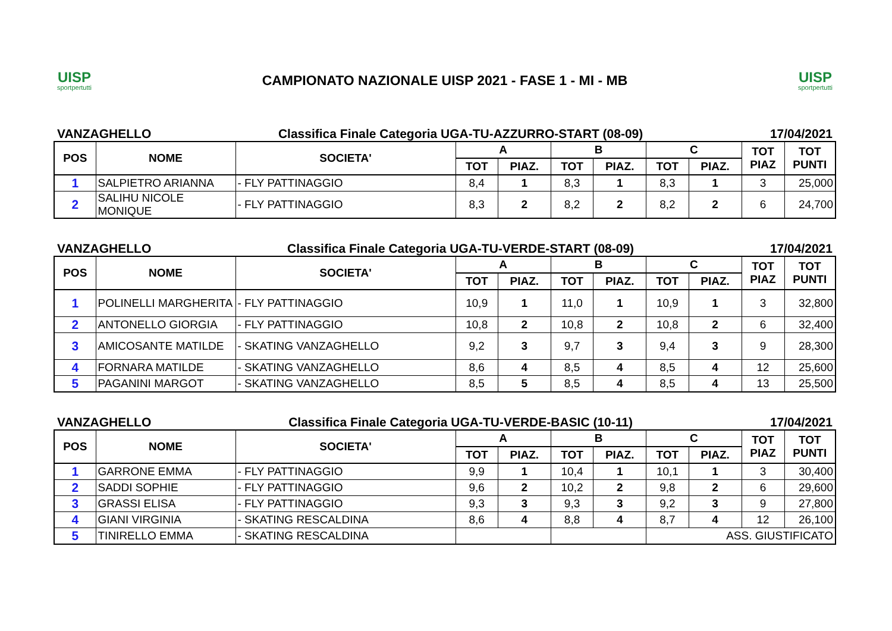UISP
sportpertutti
CAMPIONATO NAZIONALE UISP 2021 - FASE 1 - MI - MB
UISP
sportpertutti
VANZAGHELLO Classifica Finale Categoria UGA-TU-AZZURRO-START (08-09) 17/04/2021
| POS | NOME | SOCIETA' | A | | B | | C | | TOT PIAZ | TOT PUNTI |
| --- | --- | --- | --- | --- | --- | --- | --- | --- | --- | --- |
| | | | TOT | PIAZ. | TOT | PIAZ. | TOT | PIAZ. | | |
| 1 | SALPIETRO ARIANNA | - FLY PATTINAGGIO | 8,4 | 1 | 8,3 | 1 | 8,3 | 1 | 3 | 25,000 |
| 2 | SALIHU NICOLE MONIQUE | - FLY PATTINAGGIO | 8,3 | 2 | 8,2 | 2 | 8,2 | 2 | 6 | 24,700 |
VANZAGHELLO Classifica Finale Categoria UGA-TU-VERDE-START (08-09) 17/04/2021
| POS | NOME | SOCIETA' | A | | B | | C | | TOT PIAZ | TOT PUNTI |
| --- | --- | --- | --- | --- | --- | --- | --- | --- | --- | --- |
| | | | TOT | PIAZ. | TOT | PIAZ. | TOT | PIAZ. | | |
| 1 | POLINELLI MARGHERITA | - FLY PATTINAGGIO | 10,9 | 1 | 11,0 | 1 | 10,9 | 1 | 3 | 32,800 |
| 2 | ANTONELLO GIORGIA | - FLY PATTINAGGIO | 10,8 | 2 | 10,8 | 2 | 10,8 | 2 | 6 | 32,400 |
| 3 | AMICOSANTE MATILDE | - SKATING VANZAGHELLO | 9,2 | 3 | 9,7 | 3 | 9,4 | 3 | 9 | 28,300 |
| 4 | FORNARA MATILDE | - SKATING VANZAGHELLO | 8,6 | 4 | 8,5 | 4 | 8,5 | 4 | 12 | 25,600 |
| 5 | PAGANINI MARGOT | - SKATING VANZAGHELLO | 8,5 | 5 | 8,5 | 4 | 8,5 | 4 | 13 | 25,500 |
VANZAGHELLO Classifica Finale Categoria UGA-TU-VERDE-BASIC (10-11) 17/04/2021
| POS | NOME | SOCIETA' | A | | B | | C | | TOT PIAZ | TOT PUNTI |
| --- | --- | --- | --- | --- | --- | --- | --- | --- | --- | --- |
| | | | TOT | PIAZ. | TOT | PIAZ. | TOT | PIAZ. | | |
| 1 | GARRONE EMMA | - FLY PATTINAGGIO | 9,9 | 1 | 10,4 | 1 | 10,1 | 1 | 3 | 30,400 |
| 2 | SADDI SOPHIE | - FLY PATTINAGGIO | 9,6 | 2 | 10,2 | 2 | 9,8 | 2 | 6 | 29,600 |
| 3 | GRASSI ELISA | - FLY PATTINAGGIO | 9,3 | 3 | 9,3 | 3 | 9,2 | 3 | 9 | 27,800 |
| 4 | GIANI VIRGINIA | - SKATING RESCALDINA | 8,6 | 4 | 8,8 | 4 | 8,7 | 4 | 12 | 26,100 |
| 5 | TINIRELLO EMMA | - SKATING RESCALDINA | | | | | ASS. GIUSTIFICATO | | | |